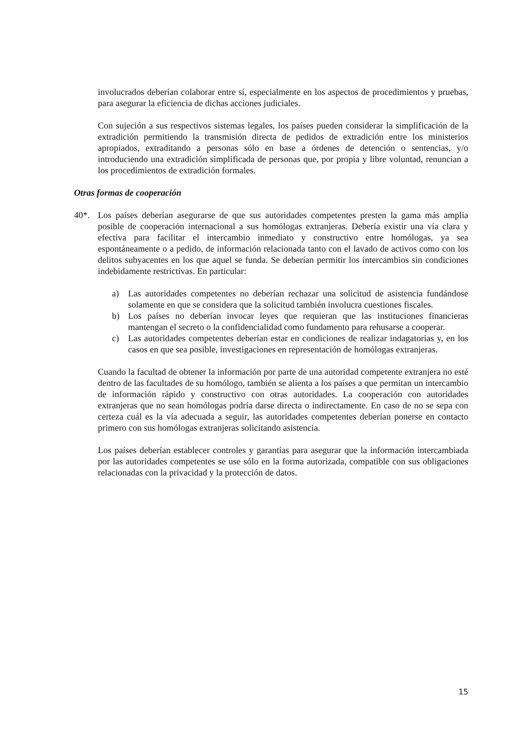involucrados deberían colaborar entre sí, especialmente en los aspectos de procedimientos y pruebas, para asegurar la eficiencia de dichas acciones judiciales.
Con sujeción a sus respectivos sistemas legales, los países pueden considerar la simplificación de la extradición permitiendo la transmisión directa de pedidos de extradición entre los ministerios apropiados, extraditando a personas sólo en base a órdenes de detención o sentencias, y/o introduciendo una extradición simplificada de personas que, por propia y libre voluntad, renuncian a los procedimientos de extradición formales.
Otras formas de cooperación
40*. Los países deberían asegurarse de que sus autoridades competentes presten la gama más amplia posible de cooperación internacional a sus homólogas extranjeras. Debería existir una vía clara y efectiva para facilitar el intercambio inmediato y constructivo entre homólogas, ya sea espontáneamente o a pedido, de información relacionada tanto con el lavado de activos como con los delitos subyacentes en los que aquel se funda. Se deberían permitir los intercambios sin condiciones indebidamente restrictivas. En particular:
a) Las autoridades competentes no deberían rechazar una solicitud de asistencia fundándose solamente en que se considera que la solicitud también involucra cuestiones fiscales.
b) Los países no deberían invocar leyes que requieran que las instituciones financieras mantengan el secreto o la confidencialidad como fundamento para rehusarse a cooperar.
c) Las autoridades competentes deberían estar en condiciones de realizar indagatorias y, en los casos en que sea posible, investigaciones en representación de homólogas extranjeras.
Cuando la facultad de obtener la información por parte de una autoridad competente extranjera no esté dentro de las facultades de su homólogo, también se alienta a los países a que permitan un intercambio de información rápido y constructivo con otras autoridades. La cooperación con autoridades extranjeras que no sean homólogas podría darse directa o indirectamente. En caso de no se sepa con certeza cuál es la vía adecuada a seguir, las autoridades competentes deberían ponerse en contacto primero con sus homólogas extranjeras solicitando asistencia.
Los países deberían establecer controles y garantías para asegurar que la información intercambiada por las autoridades competentes se use sólo en la forma autorizada, compatible con sus obligaciones relacionadas con la privacidad y la protección de datos.
15